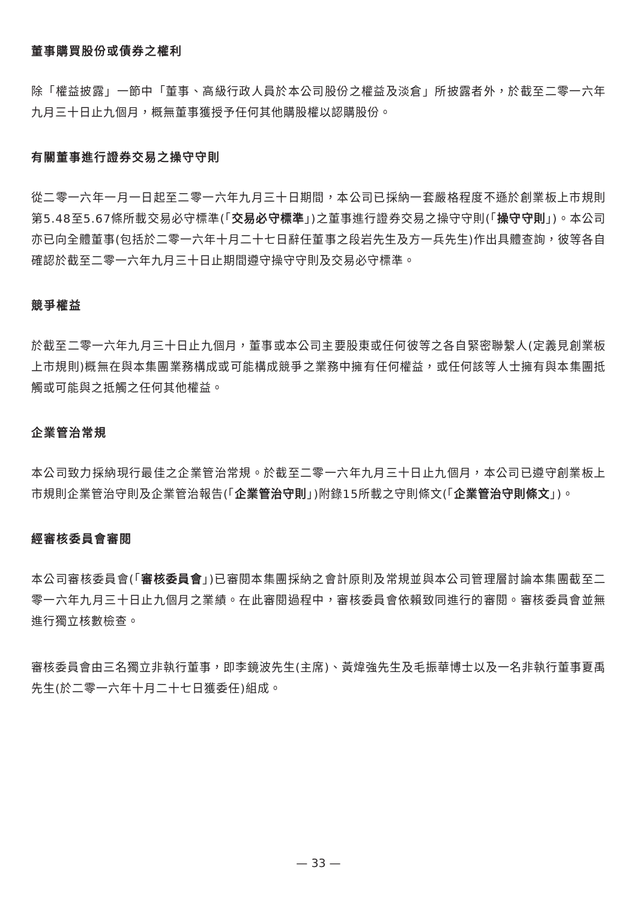董事購買股份或債券之權利
除「權益披露」一節中「董事、高級行政人員於本公司股份之權益及淡倉」所披露者外，於截至二零一六年九月三十日止九個月，概無董事獲授予任何其他購股權以認購股份。
有關董事進行證券交易之操守守則
從二零一六年一月一日起至二零一六年九月三十日期間，本公司已採納一套嚴格程度不遜於創業板上市規則第5.48至5.67條所載交易必守標準(「交易必守標準」)之董事進行證券交易之操守守則(「操守守則」)。本公司亦已向全體董事(包括於二零一六年十月二十七日辭任董事之段岩先生及方一兵先生)作出具體查詢，彼等各自確認於截至二零一六年九月三十日止期間遵守操守守則及交易必守標準。
競爭權益
於截至二零一六年九月三十日止九個月，董事或本公司主要股東或任何彼等之各自緊密聯繫人(定義見創業板上市規則)概無在與本集團業務構成或可能構成競爭之業務中擁有任何權益，或任何該等人士擁有與本集團抵觸或可能與之抵觸之任何其他權益。
企業管治常規
本公司致力採納現行最佳之企業管治常規。於截至二零一六年九月三十日止九個月，本公司已遵守創業板上市規則企業管治守則及企業管治報告(「企業管治守則」)附錄15所載之守則條文(「企業管治守則條文」)。
經審核委員會審閱
本公司審核委員會(「審核委員會」)已審閱本集團採納之會計原則及常規並與本公司管理層討論本集團截至二零一六年九月三十日止九個月之業績。在此審閱過程中，審核委員會依賴致同進行的審閱。審核委員會並無進行獨立核數檢查。
審核委員會由三名獨立非執行董事，即李鏡波先生(主席)、黃煒強先生及毛振華博士以及一名非執行董事夏禹先生(於二零一六年十月二十七日獲委任)組成。
— 33 —